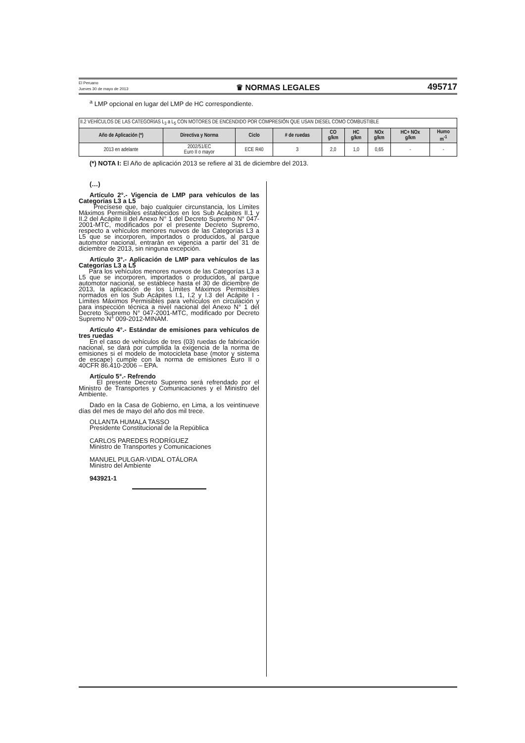El Peruano
Jueves 30 de mayo de 2013
♛ NORMAS LEGALES
495717
<sup>a</sup> LMP opcional en lugar del LMP de HC correspondiente.
| II.2 VEHÍCULOS DE LAS CATEGORÍAS L<sub>3</sub> a L<sub>5</sub> CON MOTORES DE ENCENDIDO POR COMPRESIÓN QUE USAN DIESEL COMO COMBUSTIBLE | | | | | | | | |
| Año de Aplicación (*) | Directiva y Norma | Ciclo | # de ruedas | CO g/km | HC g/km | NOx g/km | HC+ NOx g/km | Humo m<sup>-1</sup> |
| 2013 en adelante | 2002/51/EC Euro II o mayor | ECE R40 | 3 | 2,0 | 1,0 | 0,65 | - | - |
(*) NOTA I: El Año de aplicación 2013 se refiere al 31 de diciembre del 2013.
(…)
Artículo 2°.- Vigencia de LMP para vehículos de las Categorías L3 a L5
Precísese que, bajo cualquier circunstancia, los Límites Máximos Permisibles establecidos en los Sub Acápites II.1 y II.2 del Acápite II del Anexo N° 1 del Decreto Supremo N° 047-2001-MTC, modificados por el presente Decreto Supremo, respecto a vehículos menores nuevos de las Categorías L3 a L5 que se incorporen, importados o producidos, al parque automotor nacional, entrarán en vigencia a partir del 31 de diciembre de 2013, sin ninguna excepción.
Artículo 3°.- Aplicación de LMP para vehículos de las Categorías L3 a L5
Para los vehículos menores nuevos de las Categorías L3 a L5 que se incorporen, importados o producidos, al parque automotor nacional, se establece hasta el 30 de diciembre de 2013, la aplicación de los Límites Máximos Permisibles normados en los Sub Acápites I.1, I.2 y I.3 del Acápite I - Límites Máximos Permisibles para vehículos en circulación y para inspección técnica a nivel nacional del Anexo N° 1 del Decreto Supremo N° 047-2001-MTC, modificado por Decreto Supremo N° 009-2012-MINAM.
Artículo 4°.- Estándar de emisiones para vehículos de tres ruedas
En el caso de vehículos de tres (03) ruedas de fabricación nacional, se dará por cumplida la exigencia de la norma de emisiones si el modelo de motocicleta base (motor y sistema de escape) cumple con la norma de emisiones Euro II o 40CFR 86.410-2006 – EPA.
Artículo 5°.- Refrendo
El presente Decreto Supremo será refrendado por el Ministro de Transportes y Comunicaciones y el Ministro del Ambiente.
Dado en la Casa de Gobierno, en Lima, a los veintinueve días del mes de mayo del año dos mil trece.
OLLANTA HUMALA TASSO
Presidente Constitucional de la República
CARLOS PAREDES RODRÍGUEZ
Ministro de Transportes y Comunicaciones
MANUEL PULGAR-VIDAL OTÁLORA
Ministro del Ambiente
943921-1